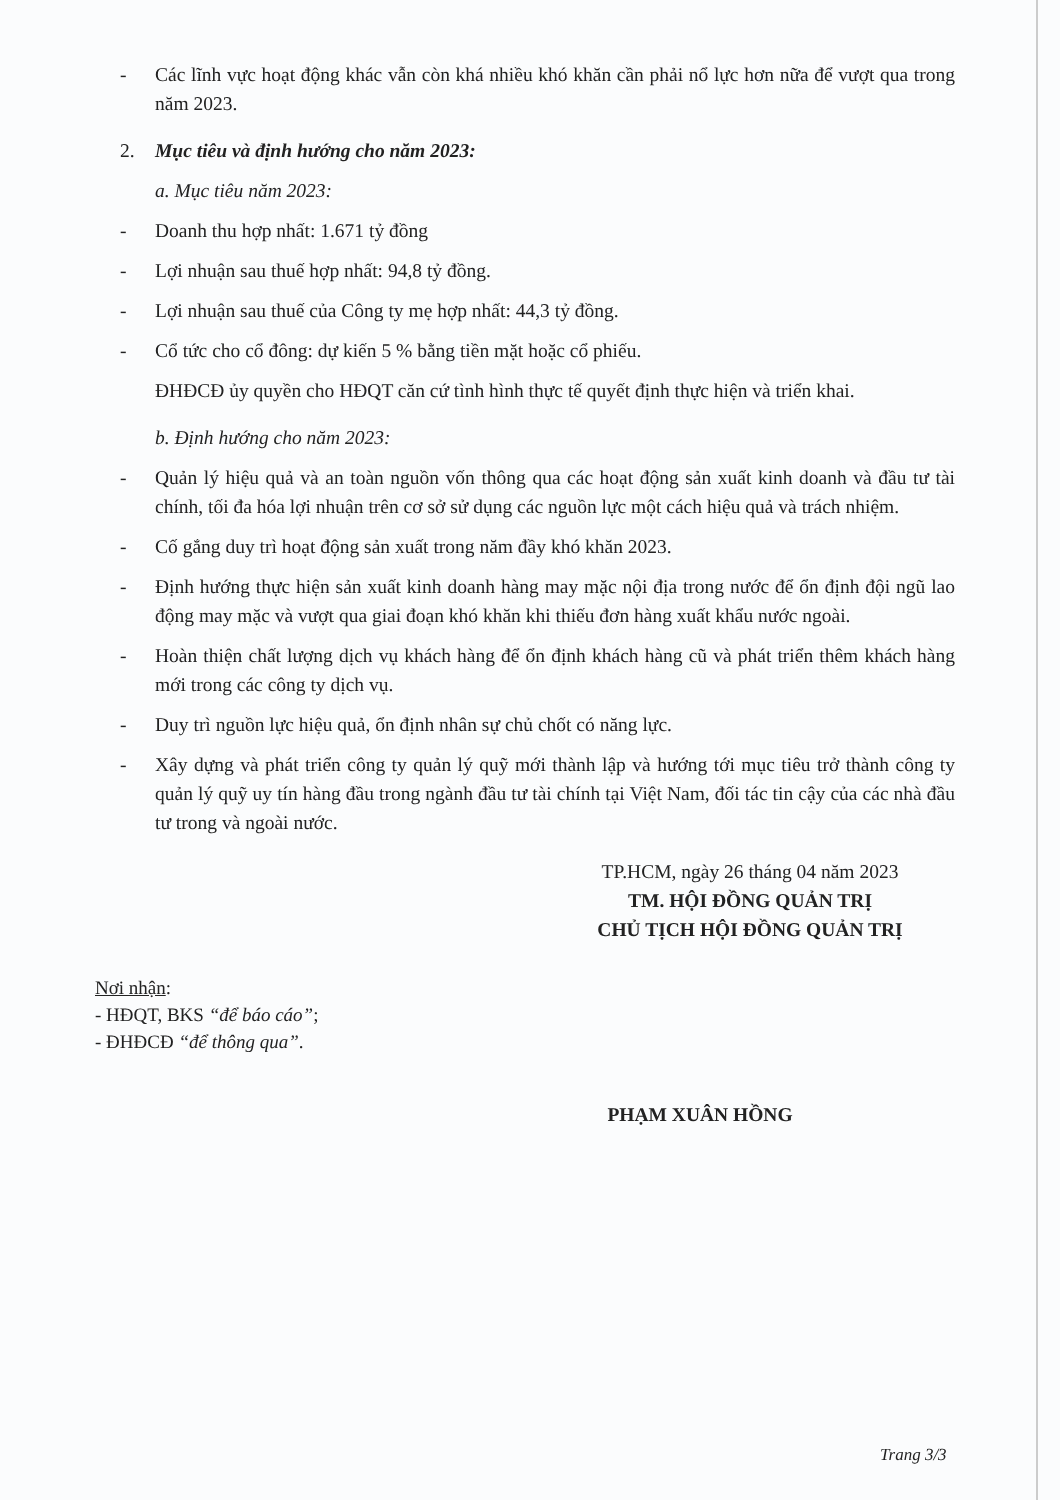- Các lĩnh vực hoạt động khác vẫn còn khá nhiều khó khăn cần phải nổ lực hơn nữa để vượt qua trong năm 2023.
2. Mục tiêu và định hướng cho năm 2023:
a. Mục tiêu năm 2023:
- Doanh thu hợp nhất: 1.671 tỷ đồng
- Lợi nhuận sau thuế hợp nhất: 94,8 tỷ đồng.
- Lợi nhuận sau thuế của Công ty mẹ hợp nhất: 44,3 tỷ đồng.
- Cổ tức cho cổ đông: dự kiến 5 % bằng tiền mặt hoặc cổ phiếu.
ĐHĐCĐ ủy quyền cho HĐQT căn cứ tình hình thực tế quyết định thực hiện và triển khai.
b. Định hướng cho năm 2023:
- Quản lý hiệu quả và an toàn nguồn vốn thông qua các hoạt động sản xuất kinh doanh và đầu tư tài chính, tối đa hóa lợi nhuận trên cơ sở sử dụng các nguồn lực một cách hiệu quả và trách nhiệm.
- Cố gắng duy trì hoạt động sản xuất trong năm đầy khó khăn 2023.
- Định hướng thực hiện sản xuất kinh doanh hàng may mặc nội địa trong nước để ổn định đội ngũ lao động may mặc và vượt qua giai đoạn khó khăn khi thiếu đơn hàng xuất khẩu nước ngoài.
- Hoàn thiện chất lượng dịch vụ khách hàng để ổn định khách hàng cũ và phát triển thêm khách hàng mới trong các công ty dịch vụ.
- Duy trì nguồn lực hiệu quả, ổn định nhân sự chủ chốt có năng lực.
- Xây dựng và phát triển công ty quản lý quỹ mới thành lập và hướng tới mục tiêu trở thành công ty quản lý quỹ uy tín hàng đầu trong ngành đầu tư tài chính tại Việt Nam, đối tác tin cậy của các nhà đầu tư trong và ngoài nước.
TP.HCM, ngày 26 tháng 04 năm 2023
TM. HỘI ĐỒNG QUẢN TRỊ
CHỦ TỊCH HỘI ĐỒNG QUẢN TRỊ
Nơi nhận:
- HĐQT, BKS “để báo cáo”;
- ĐHĐCĐ “để thông qua”.
PHẠM XUÂN HỒNG
Trang 3/3